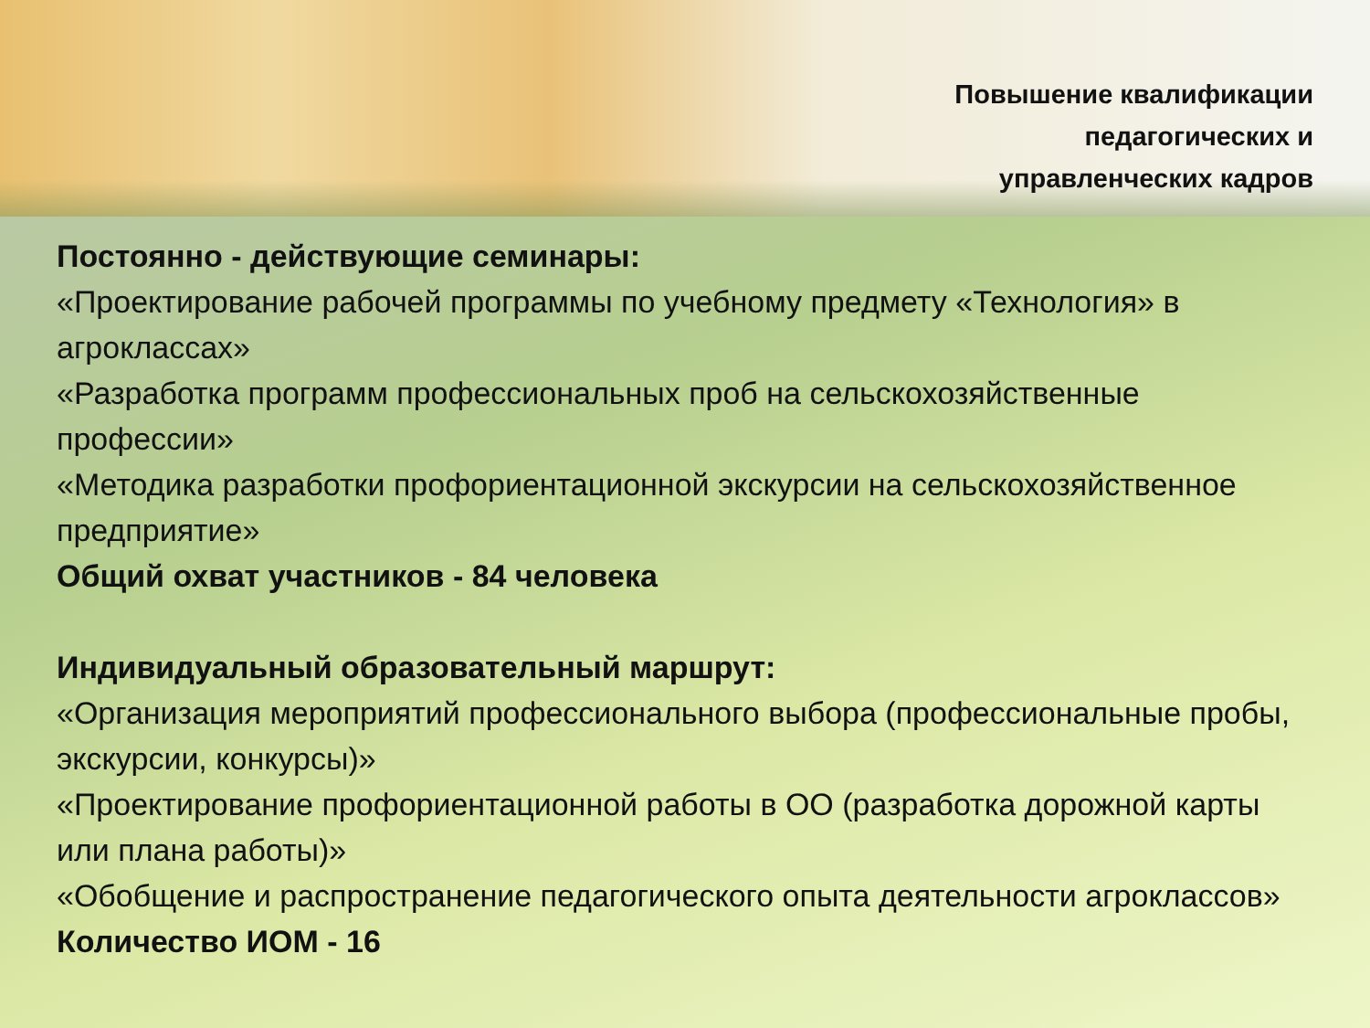Повышение квалификации
педагогических и
управленческих кадров
Постоянно - действующие семинары:
«Проектирование рабочей программы по учебному предмету «Технология» в агроклассах»
«Разработка программ профессиональных проб на сельскохозяйственные профессии»
«Методика разработки профориентационной экскурсии на сельскохозяйственное предприятие»
Общий охват участников - 84 человека
Индивидуальный образовательный маршрут:
«Организация мероприятий профессионального выбора (профессиональные пробы, экскурсии, конкурсы)»
«Проектирование профориентационной работы в ОО (разработка дорожной карты или плана работы)»
«Обобщение и распространение педагогического опыта деятельности агроклассов»
Количество ИОМ - 16